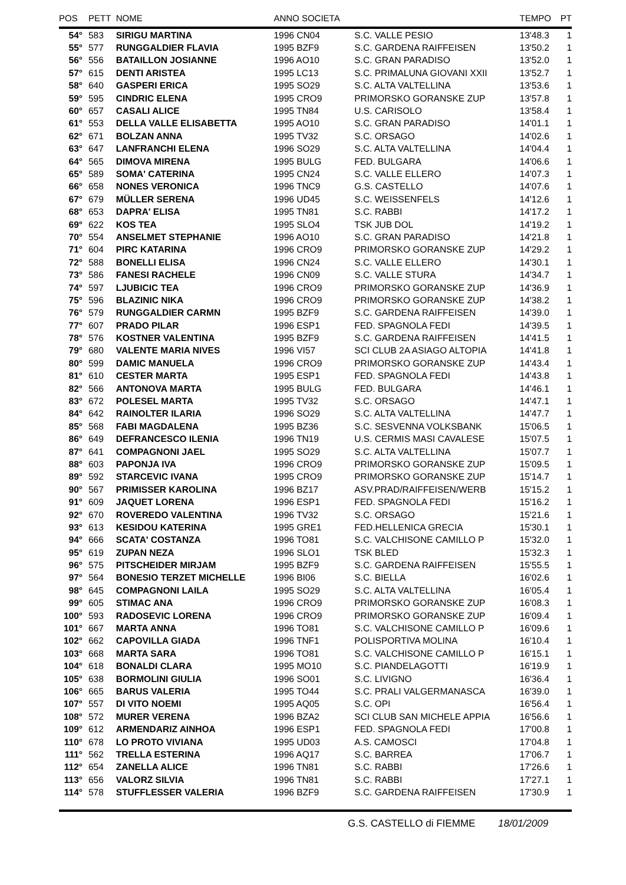| POS | PETT | NOME | ANNO SOCIETA | | TEMPO | PT |
| --- | --- | --- | --- | --- | --- | --- |
| 54° | 583 | SIRIGU MARTINA | 1996 CN04 | S.C. VALLE PESIO | 13'48.3 | 1 |
| 55° | 577 | RUNGGALDIER FLAVIA | 1995 BZF9 | S.C. GARDENA RAIFFEISEN | 13'50.2 | 1 |
| 56° | 556 | BATAILLON JOSIANNE | 1996 AO10 | S.C. GRAN PARADISO | 13'52.0 | 1 |
| 57° | 615 | DENTI ARISTEA | 1995 LC13 | S.C. PRIMALUNA GIOVANI XXII | 13'52.7 | 1 |
| 58° | 640 | GASPERI ERICA | 1995 SO29 | S.C. ALTA VALTELLINA | 13'53.6 | 1 |
| 59° | 595 | CINDRIC ELENA | 1995 CRO9 | PRIMORSKO GORANSKE ZUP | 13'57.8 | 1 |
| 60° | 657 | CASALI ALICE | 1995 TN84 | U.S. CARISOLO | 13'58.4 | 1 |
| 61° | 553 | DELLA VALLE ELISABETTA | 1995 AO10 | S.C. GRAN PARADISO | 14'01.1 | 1 |
| 62° | 671 | BOLZAN ANNA | 1995 TV32 | S.C. ORSAGO | 14'02.6 | 1 |
| 63° | 647 | LANFRANCHI ELENA | 1996 SO29 | S.C. ALTA VALTELLINA | 14'04.4 | 1 |
| 64° | 565 | DIMOVA MIRENA | 1995 BULG | FED. BULGARA | 14'06.6 | 1 |
| 65° | 589 | SOMA' CATERINA | 1995 CN24 | S.C. VALLE ELLERO | 14'07.3 | 1 |
| 66° | 658 | NONES VERONICA | 1996 TNC9 | G.S. CASTELLO | 14'07.6 | 1 |
| 67° | 679 | MÜLLER SERENA | 1996 UD45 | S.C. WEISSENFELS | 14'12.6 | 1 |
| 68° | 653 | DAPRA' ELISA | 1995 TN81 | S.C. RABBI | 14'17.2 | 1 |
| 69° | 622 | KOS TEA | 1995 SLO4 | TSK JUB DOL | 14'19.2 | 1 |
| 70° | 554 | ANSELMET STEPHANIE | 1996 AO10 | S.C. GRAN PARADISO | 14'21.8 | 1 |
| 71° | 604 | PIRC KATARINA | 1996 CRO9 | PRIMORSKO GORANSKE ZUP | 14'29.2 | 1 |
| 72° | 588 | BONELLI ELISA | 1996 CN24 | S.C. VALLE ELLERO | 14'30.1 | 1 |
| 73° | 586 | FANESI RACHELE | 1996 CN09 | S.C. VALLE STURA | 14'34.7 | 1 |
| 74° | 597 | LJUBICIC TEA | 1996 CRO9 | PRIMORSKO GORANSKE ZUP | 14'36.9 | 1 |
| 75° | 596 | BLAZINIC NIKA | 1996 CRO9 | PRIMORSKO GORANSKE ZUP | 14'38.2 | 1 |
| 76° | 579 | RUNGGALDIER CARMN | 1995 BZF9 | S.C. GARDENA RAIFFEISEN | 14'39.0 | 1 |
| 77° | 607 | PRADO PILAR | 1996 ESP1 | FED. SPAGNOLA FEDI | 14'39.5 | 1 |
| 78° | 576 | KOSTNER VALENTINA | 1995 BZF9 | S.C. GARDENA RAIFFEISEN | 14'41.5 | 1 |
| 79° | 680 | VALENTE MARIA NIVES | 1996 VI57 | SCI CLUB 2A ASIAGO ALTOPIA | 14'41.8 | 1 |
| 80° | 599 | DAMIC MANUELA | 1996 CRO9 | PRIMORSKO GORANSKE ZUP | 14'43.4 | 1 |
| 81° | 610 | CESTER MARTA | 1995 ESP1 | FED. SPAGNOLA FEDI | 14'43.8 | 1 |
| 82° | 566 | ANTONOVA MARTA | 1995 BULG | FED. BULGARA | 14'46.1 | 1 |
| 83° | 672 | POLESEL MARTA | 1995 TV32 | S.C. ORSAGO | 14'47.1 | 1 |
| 84° | 642 | RAINOLTER ILARIA | 1996 SO29 | S.C. ALTA VALTELLINA | 14'47.7 | 1 |
| 85° | 568 | FABI MAGDALENA | 1995 BZ36 | S.C. SESVENNA VOLKSBANK | 15'06.5 | 1 |
| 86° | 649 | DEFRANCESCO ILENIA | 1996 TN19 | U.S. CERMIS MASI CAVALESE | 15'07.5 | 1 |
| 87° | 641 | COMPAGNONI JAEL | 1995 SO29 | S.C. ALTA VALTELLINA | 15'07.7 | 1 |
| 88° | 603 | PAPONJA IVA | 1996 CRO9 | PRIMORSKO GORANSKE ZUP | 15'09.5 | 1 |
| 89° | 592 | STARCEVIC IVANA | 1995 CRO9 | PRIMORSKO GORANSKE ZUP | 15'14.7 | 1 |
| 90° | 567 | PRIMISSER KAROLINA | 1996 BZ17 | ASV.PRAD/RAIFFEISEN/WERB | 15'15.2 | 1 |
| 91° | 609 | JAQUET LORENA | 1996 ESP1 | FED. SPAGNOLA FEDI | 15'16.2 | 1 |
| 92° | 670 | ROVEREDO VALENTINA | 1996 TV32 | S.C. ORSAGO | 15'21.6 | 1 |
| 93° | 613 | KESIDOU KATERINA | 1995 GRE1 | FED.HELLENICA GRECIA | 15'30.1 | 1 |
| 94° | 666 | SCATA' COSTANZA | 1996 TO81 | S.C. VALCHISONE CAMILLO P | 15'32.0 | 1 |
| 95° | 619 | ZUPAN NEZA | 1996 SLO1 | TSK BLED | 15'32.3 | 1 |
| 96° | 575 | PITSCHEIDER MIRJAM | 1995 BZF9 | S.C. GARDENA RAIFFEISEN | 15'55.5 | 1 |
| 97° | 564 | BONESIO TERZET MICHELLE | 1996 BI06 | S.C. BIELLA | 16'02.6 | 1 |
| 98° | 645 | COMPAGNONI LAILA | 1995 SO29 | S.C. ALTA VALTELLINA | 16'05.4 | 1 |
| 99° | 605 | STIMAC ANA | 1996 CRO9 | PRIMORSKO GORANSKE ZUP | 16'08.3 | 1 |
| 100° | 593 | RADOSEVIC LORENA | 1996 CRO9 | PRIMORSKO GORANSKE ZUP | 16'09.4 | 1 |
| 101° | 667 | MARTA ANNA | 1996 TO81 | S.C. VALCHISONE CAMILLO P | 16'09.6 | 1 |
| 102° | 662 | CAPOVILLA GIADA | 1996 TNF1 | POLISPORTIVA MOLINA | 16'10.4 | 1 |
| 103° | 668 | MARTA SARA | 1996 TO81 | S.C. VALCHISONE CAMILLO P | 16'15.1 | 1 |
| 104° | 618 | BONALDI CLARA | 1995 MO10 | S.C. PIANDELAGOTTI | 16'19.9 | 1 |
| 105° | 638 | BORMOLINI GIULIA | 1996 SO01 | S.C. LIVIGNO | 16'36.4 | 1 |
| 106° | 665 | BARUS VALERIA | 1995 TO44 | S.C. PRALI VALGERMANASCA | 16'39.0 | 1 |
| 107° | 557 | DI VITO NOEMI | 1995 AQ05 | S.C. OPI | 16'56.4 | 1 |
| 108° | 572 | MURER VERENA | 1996 BZA2 | SCI CLUB SAN MICHELE APPIA | 16'56.6 | 1 |
| 109° | 612 | ARMENDARIZ AINHOA | 1996 ESP1 | FED. SPAGNOLA FEDI | 17'00.8 | 1 |
| 110° | 678 | LO PROTO VIVIANA | 1995 UD03 | A.S. CAMOSCI | 17'04.8 | 1 |
| 111° | 562 | TRELLA ESTERINA | 1996 AQ17 | S.C. BARREA | 17'06.7 | 1 |
| 112° | 654 | ZANELLA ALICE | 1996 TN81 | S.C. RABBI | 17'26.6 | 1 |
| 113° | 656 | VALORZ SILVIA | 1996 TN81 | S.C. RABBI | 17'27.1 | 1 |
| 114° | 578 | STUFFLESSER VALERIA | 1996 BZF9 | S.C. GARDENA RAIFFEISEN | 17'30.9 | 1 |
G.S. CASTELLO di FIEMME 18/01/2009